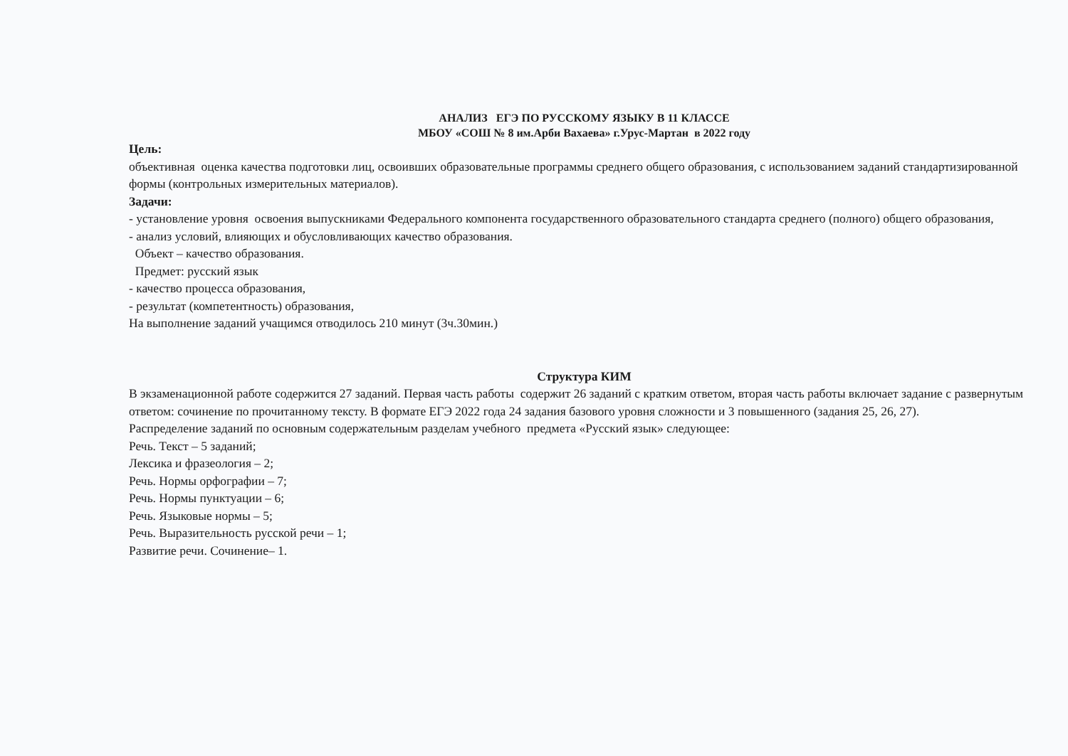АНАЛИЗ ЕГЭ ПО РУССКОМУ ЯЗЫКУ В 11 КЛАССЕ
МБОУ «СОШ № 8 им.Арби Вахаева» г.Урус-Мартан в 2022 году
Цель:
объективная оценка качества подготовки лиц, освоивших образовательные программы среднего общего образования, с использованием заданий стандартизированной формы (контрольных измерительных материалов).
Задачи:
- установление уровня освоения выпускниками Федерального компонента государственного образовательного стандарта среднего (полного) общего образования,
- анализ условий, влияющих и обусловливающих качество образования.
Объект – качество образования.
Предмет: русский язык
- качество процесса образования,
- результат (компетентность) образования,
На выполнение заданий учащимся отводилось 210 минут (3ч.30мин.)
Структура КИМ
В экзаменационной работе содержится 27 заданий. Первая часть работы содержит 26 заданий с кратким ответом, вторая часть работы включает задание с развернутым ответом: сочинение по прочитанному тексту. В формате ЕГЭ 2022 года 24 задания базового уровня сложности и 3 повышенного (задания 25, 26, 27).
Распределение заданий по основным содержательным разделам учебного предмета «Русский язык» следующее:
Речь. Текст – 5 заданий;
Лексика и фразеология – 2;
Речь. Нормы орфографии – 7;
Речь. Нормы пунктуации – 6;
Речь. Языковые нормы – 5;
Речь. Выразительность русской речи – 1;
Развитие речи. Сочинение– 1.